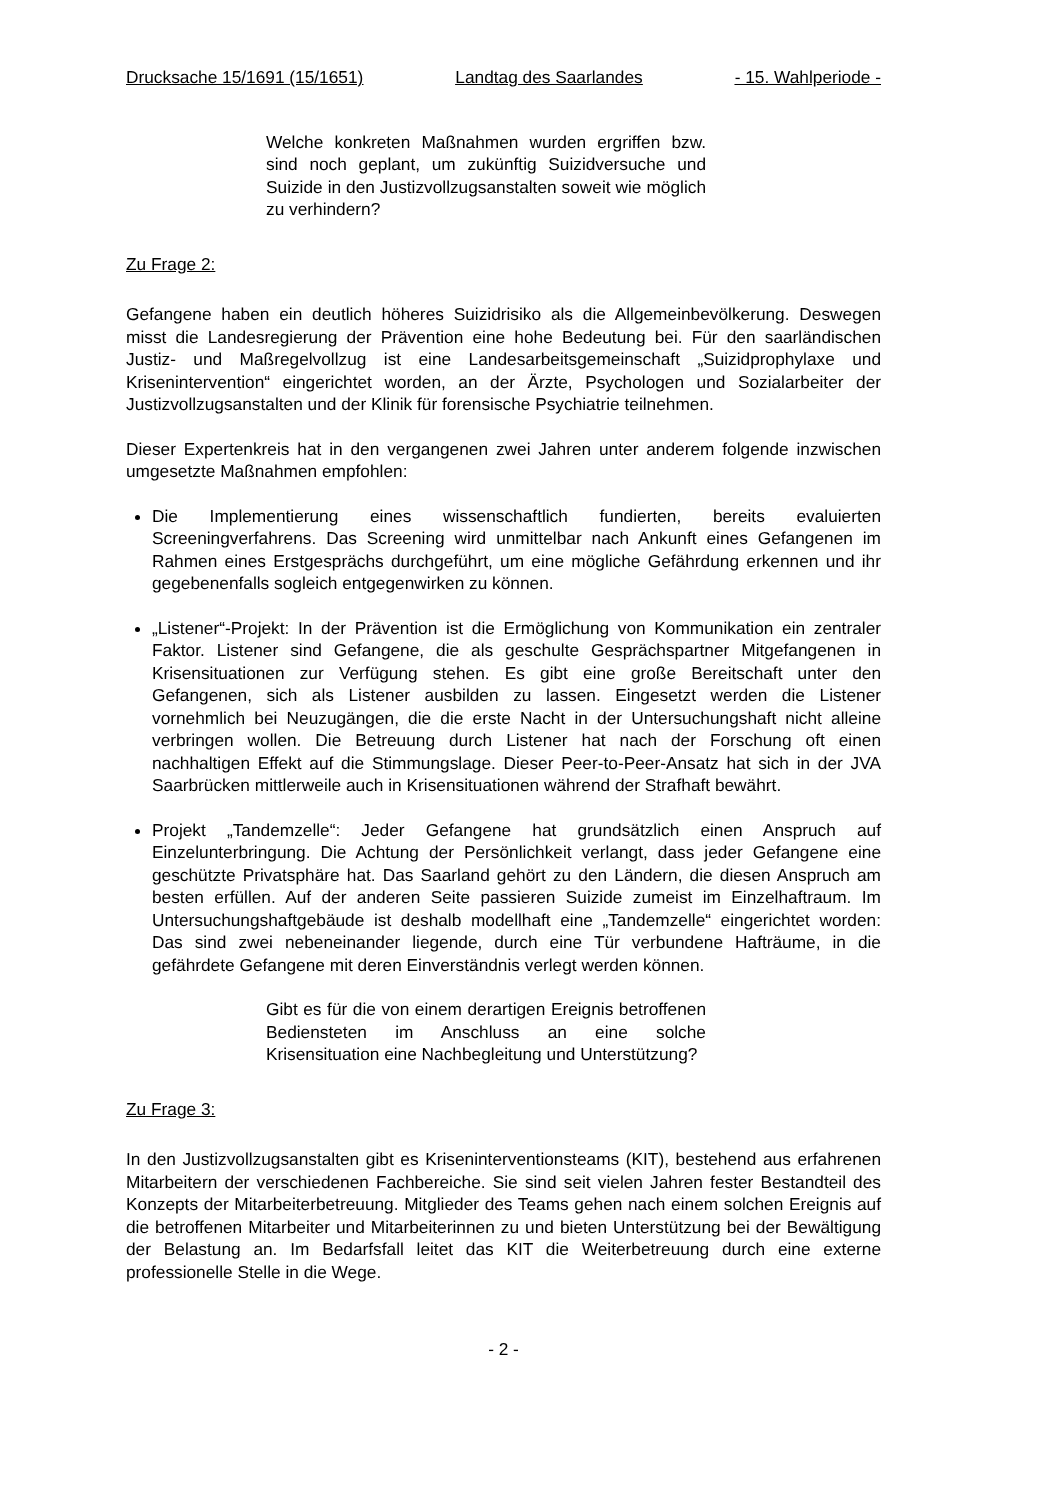Drucksache 15/1691 (15/1651) Landtag des Saarlandes - 15. Wahlperiode -
Welche konkreten Maßnahmen wurden ergriffen bzw. sind noch geplant, um zukünftig Suizidversuche und Suizide in den Justizvollzugsanstalten soweit wie möglich zu verhindern?
Zu Frage 2:
Gefangene haben ein deutlich höheres Suizidrisiko als die Allgemeinbevölkerung. Deswegen misst die Landesregierung der Prävention eine hohe Bedeutung bei. Für den saarländischen Justiz- und Maßregelvollzug ist eine Landesarbeitsgemeinschaft „Suizidprophylaxe und Krisenintervention“ eingerichtet worden, an der Ärzte, Psychologen und Sozialarbeiter der Justizvollzugsanstalten und der Klinik für forensische Psychiatrie teilnehmen.
Dieser Expertenkreis hat in den vergangenen zwei Jahren unter anderem folgende inzwischen umgesetzte Maßnahmen empfohlen:
Die Implementierung eines wissenschaftlich fundierten, bereits evaluierten Screeningverfahrens. Das Screening wird unmittelbar nach Ankunft eines Gefangenen im Rahmen eines Erstgesprächs durchgeführt, um eine mögliche Gefährdung erkennen und ihr gegebenenfalls sogleich entgegenwirken zu können.
„Listener“-Projekt: In der Prävention ist die Ermöglichung von Kommunikation ein zentraler Faktor. Listener sind Gefangene, die als geschulte Gesprächspartner Mitgefangenen in Krisensituationen zur Verfügung stehen. Es gibt eine große Bereitschaft unter den Gefangenen, sich als Listener ausbilden zu lassen. Eingesetzt werden die Listener vornehmlich bei Neuzugängen, die die erste Nacht in der Untersuchungshaft nicht alleine verbringen wollen. Die Betreuung durch Listener hat nach der Forschung oft einen nachhaltigen Effekt auf die Stimmungslage. Dieser Peer-to-Peer-Ansatz hat sich in der JVA Saarbrücken mittlerweile auch in Krisensituationen während der Strafhaft bewährt.
Projekt „Tandemzelle“: Jeder Gefangene hat grundsätzlich einen Anspruch auf Einzelunterbringung. Die Achtung der Persönlichkeit verlangt, dass jeder Gefangene eine geschützte Privatsphäre hat. Das Saarland gehört zu den Ländern, die diesen Anspruch am besten erfüllen. Auf der anderen Seite passieren Suizide zumeist im Einzelhaftraum. Im Untersuchungshaftgebäude ist deshalb modellhaft eine „Tandemzelle“ eingerichtet worden: Das sind zwei nebeneinander liegende, durch eine Tür verbundene Hafträume, in die gefährdete Gefangene mit deren Einverständnis verlegt werden können.
Gibt es für die von einem derartigen Ereignis betroffenen Bediensteten im Anschluss an eine solche Krisensituation eine Nachbegleitung und Unterstützung?
Zu Frage 3:
In den Justizvollzugsanstalten gibt es Kriseninterventionsteams (KIT), bestehend aus erfahrenen Mitarbeitern der verschiedenen Fachbereiche. Sie sind seit vielen Jahren fester Bestandteil des Konzepts der Mitarbeiterbetreuung. Mitglieder des Teams gehen nach einem solchen Ereignis auf die betroffenen Mitarbeiter und Mitarbeiterinnen zu und bieten Unterstützung bei der Bewältigung der Belastung an. Im Bedarfsfall leitet das KIT die Weiterbetreuung durch eine externe professionelle Stelle in die Wege.
- 2 -